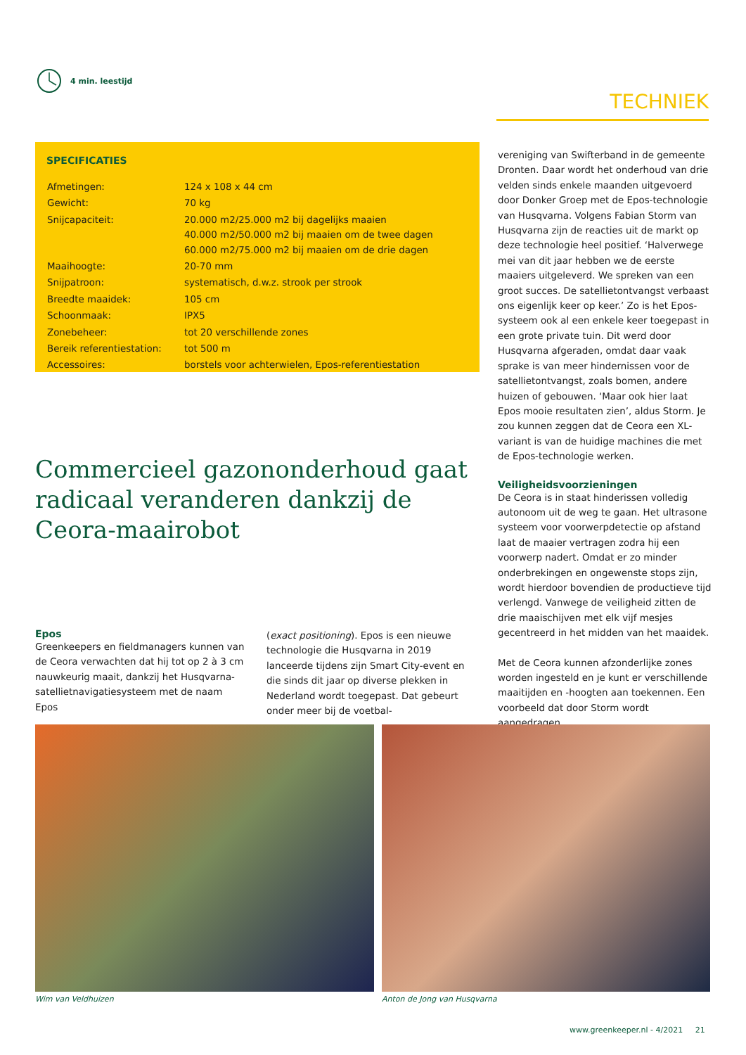4 min. leestijd
TECHNIEK
SPECIFICATIES
| Afmetingen: | 124 x 108 x 44 cm |
| Gewicht: | 70 kg |
| Snijcapaciteit: | 20.000 m2/25.000 m2 bij dagelijks maaien 40.000 m2/50.000 m2 bij maaien om de twee dagen 60.000 m2/75.000 m2 bij maaien om de drie dagen |
| Maaihoogte: | 20-70 mm |
| Snijpatroon: | systematisch, d.w.z. strook per strook |
| Breedte maaidek: | 105 cm |
| Schoonmaak: | IPX5 |
| Zonebeheer: | tot 20 verschillende zones |
| Bereik referentiestation: | tot 500 m |
| Accessoires: | borstels voor achterwielen, Epos-referentiestation |
Commercieel gazononderhoud gaat radicaal veranderen dankzij de Ceora-maairobot
Epos
Greenkeepers en fieldmanagers kunnen van de Ceora verwachten dat hij tot op 2 à 3 cm nauwkeurig maait, dankzij het Husqvarna-satellietnavigatiesysteem met de naam Epos
(exact positioning). Epos is een nieuwe technologie die Husqvarna in 2019 lanceerde tijdens zijn Smart City-event en die sinds dit jaar op diverse plekken in Nederland wordt toegepast. Dat gebeurt onder meer bij de voetbal-
vereniging van Swifterband in de gemeente Dronten. Daar wordt het onderhoud van drie velden sinds enkele maanden uitgevoerd door Donker Groep met de Epos-technologie van Husqvarna. Volgens Fabian Storm van Husqvarna zijn de reacties uit de markt op deze technologie heel positief. ‘Halverwege mei van dit jaar hebben we de eerste maaiers uitgeleverd. We spreken van een groot succes. De satellietontvangst verbaast ons eigenlijk keer op keer.’ Zo is het Epos-systeem ook al een enkele keer toegepast in een grote private tuin. Dit werd door Husqvarna afgeraden, omdat daar vaak sprake is van meer hindernissen voor de satellietontvangst, zoals bomen, andere huizen of gebouwen. ‘Maar ook hier laat Epos mooie resultaten zien’, aldus Storm. Je zou kunnen zeggen dat de Ceora een XL-variant is van de huidige machines die met de Epos-technologie werken.
Veiligheidsvoorzieningen
De Ceora is in staat hinderissen volledig autonoom uit de weg te gaan. Het ultrasone systeem voor voorwerpdetectie op afstand laat de maaier vertragen zodra hij een voorwerp nadert. Omdat er zo minder onderbrekingen en ongewenste stops zijn, wordt hierdoor bovendien de productieve tijd verlengd. Vanwege de veiligheid zitten de drie maaischijven met elk vijf mesjes gecentreerd in het midden van het maaidek.
Met de Ceora kunnen afzonderlijke zones worden ingesteld en je kunt er verschillende maaitijden en -hoogten aan toekennen. Een voorbeeld dat door Storm wordt aangedragen,
Wim van Veldhuizen Anton de Jong van Husqvarna
www.greenkeeper.nl - 4/2021 21